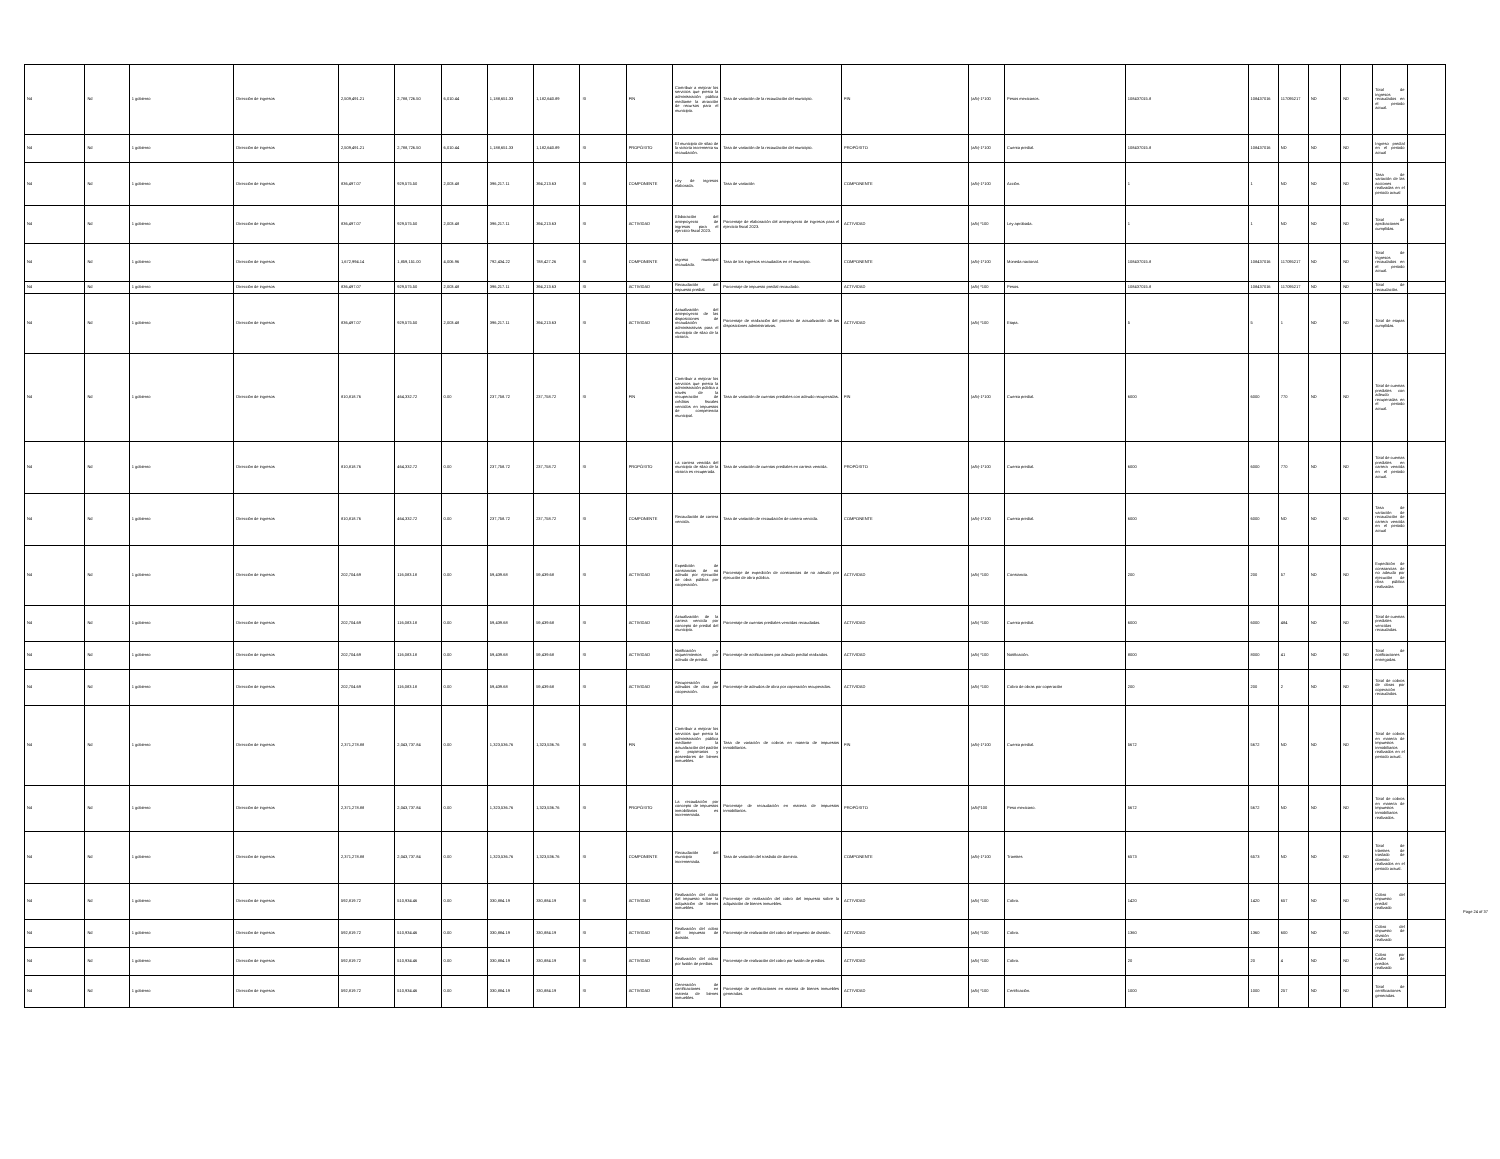| Nd | Nd | 1 gobierno | Dirección de ingresos | 2,509,491.21 | 2,788,726.50 | 6,010.44 | 1,188,651.33 | 1,182,640.89 | SI | FIN | Contribuir a mejorar los servicios que presta la administración pública mediante la atracción de recursos para el municipio. | Tasa de variación de la recaudación del municipio. | FIN | (a/b)-1*100 | Pesos mexicanos. | 108437015.8 | 108437016 | 117095217 | ND | ND | Total de ingresos recaudados en el periodo actual. | |
| Nd | Nd | 1 gobierno | Dirección de ingresos | 2,509,491.21 | 2,788,726.50 | 6,010.44 | 1,188,651.33 | 1,182,640.89 | SI | PROPÓSITO | El municipio de silao de la victoria incrementa su recaudación. | Tasa de variación de la recaudación del municipio. | PROPÓSITO | (a/b)-1*100 | Cuenta predial. | 108437015.8 | 108437016 | ND | ND | ND | Ingreso predial en el periodo actual | |
| Nd | Nd | 1 gobierno | Dirección de ingresos | 836,497.07 | 929,575.50 | 2,003.48 | 396,217.11 | 394,213.63 | SI | COMPONENTE | Ley de ingresos elaborada. | Tasa de variación | COMPONENTE | (a/b)-1*100 | Acción. | 1 | 1 | ND | ND | ND | Tasa de variación de las acciones realizadas en el periodo actual | |
| Nd | Nd | 1 gobierno | Dirección de ingresos | 836,497.07 | 929,575.50 | 2,003.48 | 396,217.11 | 394,213.63 | SI | ACTIVIDAD | Elaboración del anteproyecto de ingresos para el ejercicio fiscal 2023. | Porcentaje de elaboración del anteproyecto de ingresos para el ejercicio fiscal 2023. | ACTIVIDAD | (a/b) *100 | Ley aprobada. | 1 | 1 | ND | ND | ND | Total de aprobaciones cumplidas. | |
| Nd | Nd | 1 gobierno | Dirección de ingresos | 1,672,994.14 | 1,859,151.00 | 4,006.96 | 792,434.22 | 788,427.26 | SI | COMPONENTE | Ingreso municipal recaudado. | Tasa de los ingresos recaudados en el municipio. | COMPONENTE | (a/b)-1*100 | Moneda nacional. | 108437015.8 | 108437016 | 117095217 | ND | ND | Total de ingresos recaudados en el periodo actual. | |
| Nd | Nd | 1 gobierno | Dirección de ingresos | 836,497.07 | 929,575.50 | 2,003.48 | 396,217.11 | 394,213.63 | SI | ACTIVIDAD | Recaudación del impuesto predial. | Porcentaje de impuesto predial recaudado. | ACTIVIDAD | (a/b) *100 | Pesos. | 108437015.8 | 108437016 | 117095217 | ND | ND | Total de recaudación. | |
| Nd | Nd | 1 gobierno | Dirección de ingresos | 836,497.07 | 929,575.50 | 2,003.48 | 396,217.11 | 394,213.63 | SI | ACTIVIDAD | Actualización del anteproyecto de las disposiciones de recaudación administrativas para el municipio de silao de la victoria. | Porcentaje de realización del proceso de actualización de las disposiciones administrativas. | ACTIVIDAD | (a/b) *100 | Etapa. | 5 | 5 | 1 | ND | ND | Total de etapas cumplidas. | |
| Nd | Nd | 1 gobierno | Dirección de ingresos | 810,818.76 | 464,332.72 | 0.00 | 237,758.72 | 237,758.72 | SI | FIN | Contribuir a mejorar los servicios que presta la administración pública a través de la recuperación de créditos fiscales vencidos en impuestos de competencia municipal. | Tasa de variación de cuentas prediales con adeudo recuperadas. | FIN | (a/b)-1*100 | Cuenta predial. | 6000 | 6000 | 770 | ND | ND | Total de cuentas prediales con adeudo recuperadas en el periodo actual. | |
| Nd | Nd | 1 gobierno | Dirección de ingresos | 810,818.76 | 464,332.72 | 0.00 | 237,758.72 | 237,758.72 | SI | PROPÓSITO | La cartera vencida del municipio de silao de la victoria es recuperada. | Tasa de variación de cuentas prediales en cartera vencida. | PROPÓSITO | (a/b)-1*100 | Cuenta predial. | 6000 | 6000 | 770 | ND | ND | Total de cuentas prediales en cartera vencida en el periodo actual. | |
| Nd | Nd | 1 gobierno | Dirección de ingresos | 810,818.76 | 464,332.72 | 0.00 | 237,758.72 | 237,758.72 | SI | COMPONENTE | Recaudación de cartera vencida. | Tasa de variación de recaudación de cartera vencida. | COMPONENTE | (a/b)-1*100 | Cuenta predial. | 6000 | 6000 | ND | ND | ND | Tasa de variación de recaudación de cartera vencida en el periodo actual | |
| Nd | Nd | 1 gobierno | Dirección de ingresos | 202,704.69 | 116,083.18 | 0.00 | 59,439.68 | 59,439.68 | SI | ACTIVIDAD | Expedición de constancias de no adeudo por ejecución de obra pública por cooperación. | Porcentaje de expedición de constancias de no adeudo por ejecución de obra pública. | ACTIVIDAD | (a/b) *100 | Constancia. | 200 | 200 | 57 | ND | ND | Expedición de constancias de no adeudo por ejecución de obra pública realizadas | |
| Nd | Nd | 1 gobierno | Dirección de ingresos | 202,704.69 | 116,083.18 | 0.00 | 59,439.68 | 59,439.68 | SI | ACTIVIDAD | Actualización de la cartera vencida por concepto de predial del municipio. | Porcentaje de cuentas prediales vencidas recaudadas. | ACTIVIDAD | (a/b) *100 | Cuenta predial. | 6000 | 6000 | 484 | ND | ND | Total de cuentas prediales vencidas recaudadas. | |
| Nd | Nd | 1 gobierno | Dirección de ingresos | 202,704.69 | 116,083.18 | 0.00 | 59,439.68 | 59,439.68 | SI | ACTIVIDAD | Notificación y requerimientos por adeudo de predial. | Porcentaje de notificaciones por adeudo predial realizados. | ACTIVIDAD | (a/b) *100 | Notificación. | 8000 | 8000 | 41 | ND | ND | Total de notificaciones entregadas. | |
| Nd | Nd | 1 gobierno | Dirección de ingresos | 202,704.69 | 116,083.18 | 0.00 | 59,439.68 | 59,439.68 | SI | ACTIVIDAD | Recuperación de adeudos de obra por cooperación. | Porcentaje de adeudos de obra por coperación recuperados. | ACTIVIDAD | (a/b) *100 | Cobro de obras por coperación | 200 | 200 | 2 | ND | ND | Total de cobros de obras por coperación recaudados. | |
| Nd | Nd | 1 gobierno | Dirección de ingresos | 2,371,278.88 | 2,043,737.84 | 0.00 | 1,323,536.76 | 1,323,536.76 | SI | FIN | Contribuir a mejorar los servicios que presta la administración pública mediante la actualización del padrón de propietarios y poseedores de bienes inmuebles. | Tasa de variación de cobros en materia de impuestos inmobiliarios. | FIN | (a/b)-1*100 | Cuenta predial. | 5672 | 5672 | ND | ND | ND | Total de cobros en materia de impuestos inmobiliarios realizados en el periodo actual. | |
| Nd | Nd | 1 gobierno | Dirección de ingresos | 2,371,278.88 | 2,043,737.84 | 0.00 | 1,323,536.76 | 1,323,536.76 | SI | PROPÓSITO | La recaudación por concepto de impuestos inmobiliarios es incrementada. | Porcentaje de recaudación en materia de impuestos inmobiliarios. | PROPÓSITO | (a/b)*100 | Peso mexicano. | 5672 | 5672 | ND | ND | ND | Total de cobros en materia de impuestos inmobiliarios realizados. | |
| Nd | Nd | 1 gobierno | Dirección de ingresos | 2,371,278.88 | 2,043,737.84 | 0.00 | 1,323,536.76 | 1,323,536.76 | SI | COMPONENTE | Recaudación del municipio incrementada. | Tasa de variación del traslado de dominio. | COMPONENTE | (a/b)-1*100 | Tramites | 6573 | 6573 | ND | ND | ND | Total de trámites de traslado de dominio realizados en el periodo actual. | |
| Nd | Nd | 1 gobierno | Dirección de ingresos | 592,819.72 | 510,934.46 | 0.00 | 330,884.19 | 330,884.19 | SI | ACTIVIDAD | Realización del cobro del impuesto sobre la adquisición de bienes inmuebles. | Porcentaje de realización del cobro del impuesto sobre la adquisición de bienes inmuebles. | ACTIVIDAD | (a/b) *100 | Cobro. | 1420 | 1420 | 657 | ND | ND | Cobro del impuesto predial realizado | |
| Nd | Nd | 1 gobierno | Dirección de ingresos | 592,819.72 | 510,934.46 | 0.00 | 330,884.19 | 330,884.19 | SI | ACTIVIDAD | Realización del cobro del impuesto de división. | Porcentaje de realización del cobro del impuesto de división. | ACTIVIDAD | (a/b) *100 | Cobro. | 1360 | 1360 | 600 | ND | ND | Cobro del impuesto de división realizado | |
| Nd | Nd | 1 gobierno | Dirección de ingresos | 592,819.72 | 510,934.46 | 0.00 | 330,884.19 | 330,884.19 | SI | ACTIVIDAD | Realización del cobro por fusión de predios. | Porcentaje de realización del cobro por fusión de predios. | ACTIVIDAD | (a/b) *100 | Cobro. | 20 | 20 | 4 | ND | ND | Cobro por fusión de predios realizado | |
| Nd | Nd | 1 gobierno | Dirección de ingresos | 592,819.72 | 510,934.46 | 0.00 | 330,884.19 | 330,884.19 | SI | ACTIVIDAD | Generación de certificaciones en materia de bienes inmuebles. | Porcentaje de certificaciones en materia de bienes inmuebles generadas. | ACTIVIDAD | (a/b) *100 | Certificación. | 1000 | 1000 | 257 | ND | ND | Total de certificaciones generadas. | |
Page 24 of 37